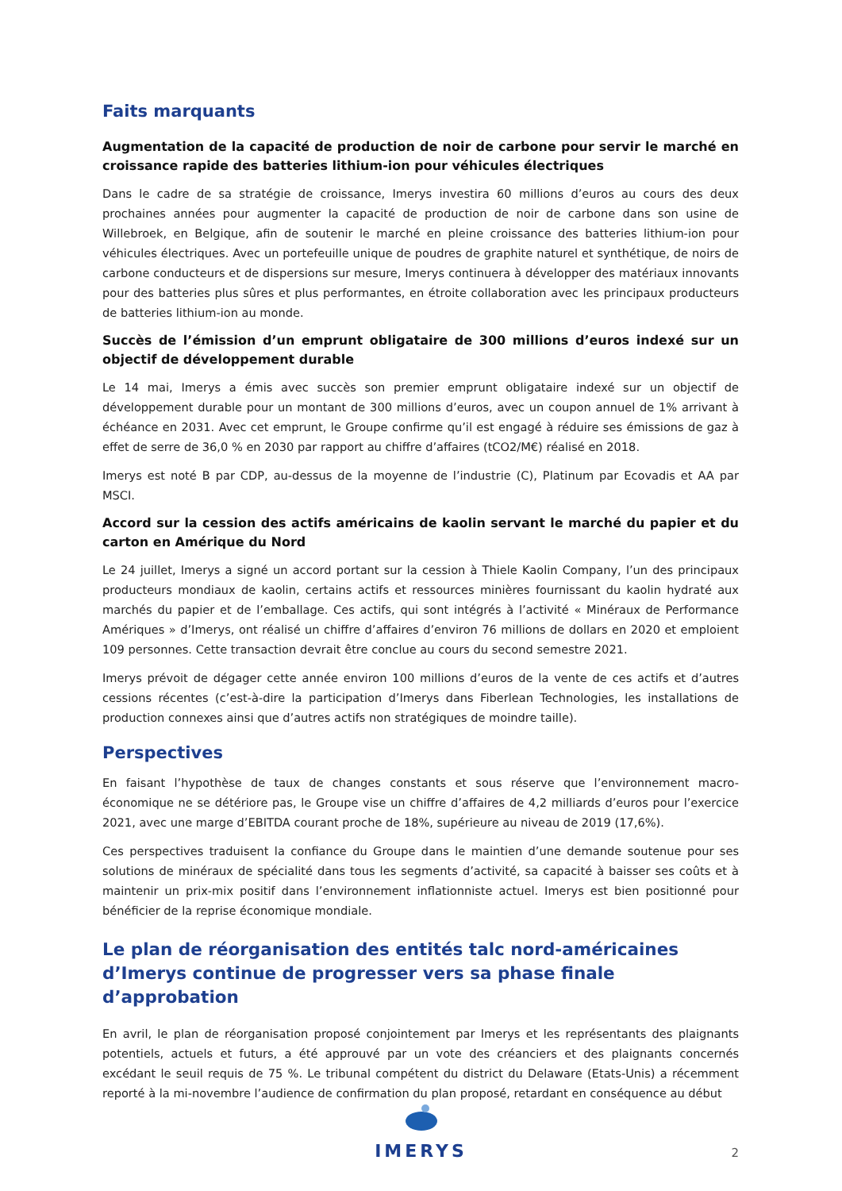Faits marquants
Augmentation de la capacité de production de noir de carbone pour servir le marché en croissance rapide des batteries lithium-ion pour véhicules électriques
Dans le cadre de sa stratégie de croissance, Imerys investira 60 millions d’euros au cours des deux prochaines années pour augmenter la capacité de production de noir de carbone dans son usine de Willebroek, en Belgique, afin de soutenir le marché en pleine croissance des batteries lithium-ion pour véhicules électriques. Avec un portefeuille unique de poudres de graphite naturel et synthétique, de noirs de carbone conducteurs et de dispersions sur mesure, Imerys continuera à développer des matériaux innovants pour des batteries plus sûres et plus performantes, en étroite collaboration avec les principaux producteurs de batteries lithium-ion au monde.
Succès de l’émission d’un emprunt obligataire de 300 millions d’euros indexé sur un objectif de développement durable
Le 14 mai, Imerys a émis avec succès son premier emprunt obligataire indexé sur un objectif de développement durable pour un montant de 300 millions d’euros, avec un coupon annuel de 1% arrivant à échéance en 2031. Avec cet emprunt, le Groupe confirme qu’il est engagé à réduire ses émissions de gaz à effet de serre de 36,0 % en 2030 par rapport au chiffre d’affaires (tCO2/M€) réalisé en 2018.
Imerys est noté B par CDP, au-dessus de la moyenne de l’industrie (C), Platinum par Ecovadis et AA par MSCI.
Accord sur la cession des actifs américains de kaolin servant le marché du papier et du carton en Amérique du Nord
Le 24 juillet, Imerys a signé un accord portant sur la cession à Thiele Kaolin Company, l’un des principaux producteurs mondiaux de kaolin, certains actifs et ressources minières fournissant du kaolin hydraté aux marchés du papier et de l’emballage. Ces actifs, qui sont intégrés à l’activité « Minéraux de Performance Amériques » d’Imerys, ont réalisé un chiffre d’affaires d’environ 76 millions de dollars en 2020 et emploient 109 personnes. Cette transaction devrait être conclue au cours du second semestre 2021.
Imerys prévoit de dégager cette année environ 100 millions d’euros de la vente de ces actifs et d’autres cessions récentes (c’est-à-dire la participation d’Imerys dans Fiberlean Technologies, les installations de production connexes ainsi que d’autres actifs non stratégiques de moindre taille).
Perspectives
En faisant l’hypothèse de taux de changes constants et sous réserve que l’environnement macro-économique ne se détériore pas, le Groupe vise un chiffre d’affaires de 4,2 milliards d’euros pour l’exercice 2021, avec une marge d’EBITDA courant proche de 18%, supérieure au niveau de 2019 (17,6%).
Ces perspectives traduisent la confiance du Groupe dans le maintien d’une demande soutenue pour ses solutions de minéraux de spécialité dans tous les segments d’activité, sa capacité à baisser ses coûts et à maintenir un prix-mix positif dans l’environnement inflationniste actuel. Imerys est bien positionné pour bénéficier de la reprise économique mondiale.
Le plan de réorganisation des entités talc nord-américaines d’Imerys continue de progresser vers sa phase finale d’approbation
En avril, le plan de réorganisation proposé conjointement par Imerys et les représentants des plaignants potentiels, actuels et futurs, a été approuvé par un vote des créanciers et des plaignants concernés excédant le seuil requis de 75 %. Le tribunal compétent du district du Delaware (Etats-Unis) a récemment reporté à la mi-novembre l’audience de confirmation du plan proposé, retardant en conséquence au début
IMERYS
2